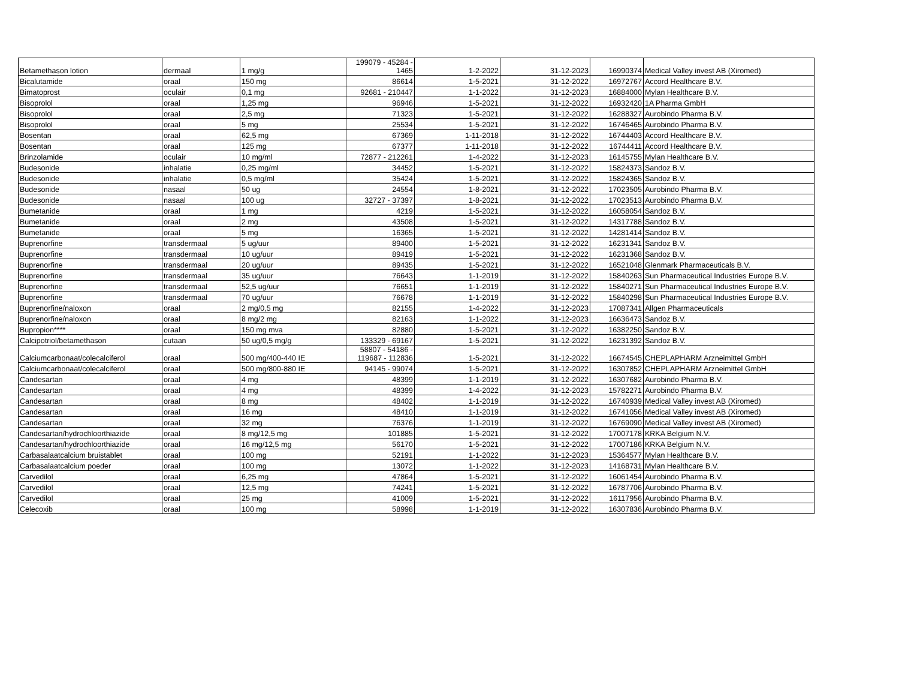| Betamethason lotion | dermaal | 1 mg/g | 199079 - 45284 - 1465 | 1-2-2022 | 31-12-2023 | 16990374 | Medical Valley invest AB (Xiromed) |
| Bicalutamide | oraal | 150 mg | 86614 | 1-5-2021 | 31-12-2022 | 16972767 | Accord Healthcare B.V. |
| Bimatoprost | oculair | 0,1 mg | 92681 - 210447 | 1-1-2022 | 31-12-2023 | 16884000 | Mylan Healthcare B.V. |
| Bisoprolol | oraal | 1,25 mg | 96946 | 1-5-2021 | 31-12-2022 | 16932420 | 1A Pharma GmbH |
| Bisoprolol | oraal | 2,5 mg | 71323 | 1-5-2021 | 31-12-2022 | 16288327 | Aurobindo Pharma B.V. |
| Bisoprolol | oraal | 5 mg | 25534 | 1-5-2021 | 31-12-2022 | 16746465 | Aurobindo Pharma B.V. |
| Bosentan | oraal | 62,5 mg | 67369 | 1-11-2018 | 31-12-2022 | 16744403 | Accord Healthcare B.V. |
| Bosentan | oraal | 125 mg | 67377 | 1-11-2018 | 31-12-2022 | 16744411 | Accord Healthcare B.V. |
| Brinzolamide | oculair | 10 mg/ml | 72877 - 212261 | 1-4-2022 | 31-12-2023 | 16145755 | Mylan Healthcare B.V. |
| Budesonide | inhalatie | 0,25 mg/ml | 34452 | 1-5-2021 | 31-12-2022 | 15824373 | Sandoz B.V. |
| Budesonide | inhalatie | 0,5 mg/ml | 35424 | 1-5-2021 | 31-12-2022 | 15824365 | Sandoz B.V. |
| Budesonide | nasaal | 50 ug | 24554 | 1-8-2021 | 31-12-2022 | 17023505 | Aurobindo Pharma B.V. |
| Budesonide | nasaal | 100 ug | 32727 - 37397 | 1-8-2021 | 31-12-2022 | 17023513 | Aurobindo Pharma B.V. |
| Bumetanide | oraal | 1 mg | 4219 | 1-5-2021 | 31-12-2022 | 16058054 | Sandoz B.V. |
| Bumetanide | oraal | 2 mg | 43508 | 1-5-2021 | 31-12-2022 | 14317788 | Sandoz B.V. |
| Bumetanide | oraal | 5 mg | 16365 | 1-5-2021 | 31-12-2022 | 14281414 | Sandoz B.V. |
| Buprenorfine | transdermaal | 5 ug/uur | 89400 | 1-5-2021 | 31-12-2022 | 16231341 | Sandoz B.V. |
| Buprenorfine | transdermaal | 10 ug/uur | 89419 | 1-5-2021 | 31-12-2022 | 16231368 | Sandoz B.V. |
| Buprenorfine | transdermaal | 20 ug/uur | 89435 | 1-5-2021 | 31-12-2022 | 16521048 | Glenmark Pharmaceuticals B.V. |
| Buprenorfine | transdermaal | 35 ug/uur | 76643 | 1-1-2019 | 31-12-2022 | 15840263 | Sun Pharmaceutical Industries Europe B.V. |
| Buprenorfine | transdermaal | 52,5 ug/uur | 76651 | 1-1-2019 | 31-12-2022 | 15840271 | Sun Pharmaceutical Industries Europe B.V. |
| Buprenorfine | transdermaal | 70 ug/uur | 76678 | 1-1-2019 | 31-12-2022 | 15840298 | Sun Pharmaceutical Industries Europe B.V. |
| Buprenorfine/naloxon | oraal | 2 mg/0,5 mg | 82155 | 1-4-2022 | 31-12-2023 | 17087341 | Allgen Pharmaceuticals |
| Buprenorfine/naloxon | oraal | 8 mg/2 mg | 82163 | 1-1-2022 | 31-12-2023 | 16636473 | Sandoz B.V. |
| Bupropion**** | oraal | 150 mg mva | 82880 | 1-5-2021 | 31-12-2022 | 16382250 | Sandoz B.V. |
| Calcipotriol/betamethason | cutaan | 50 ug/0,5 mg/g | 133329 - 69167 | 1-5-2021 | 31-12-2022 | 16231392 | Sandoz B.V. |
| Calciumcarbonaat/colecalciferol | oraal | 500 mg/400-440 IE | 58807 - 54186 - 119687 - 112836 | 1-5-2021 | 31-12-2022 | 16674545 | CHEPLAPHARM Arzneimittel GmbH |
| Calciumcarbonaat/colecalciferol | oraal | 500 mg/800-880 IE | 94145 - 99074 | 1-5-2021 | 31-12-2022 | 16307852 | CHEPLAPHARM Arzneimittel GmbH |
| Candesartan | oraal | 4 mg | 48399 | 1-1-2019 | 31-12-2022 | 16307682 | Aurobindo Pharma B.V. |
| Candesartan | oraal | 4 mg | 48399 | 1-4-2022 | 31-12-2023 | 15782271 | Aurobindo Pharma B.V. |
| Candesartan | oraal | 8 mg | 48402 | 1-1-2019 | 31-12-2022 | 16740939 | Medical Valley invest AB (Xiromed) |
| Candesartan | oraal | 16 mg | 48410 | 1-1-2019 | 31-12-2022 | 16741056 | Medical Valley invest AB (Xiromed) |
| Candesartan | oraal | 32 mg | 76376 | 1-1-2019 | 31-12-2022 | 16769090 | Medical Valley invest AB (Xiromed) |
| Candesartan/hydrochloorthiazide | oraal | 8 mg/12,5 mg | 101885 | 1-5-2021 | 31-12-2022 | 17007178 | KRKA Belgium N.V. |
| Candesartan/hydrochloorthiazide | oraal | 16 mg/12,5 mg | 56170 | 1-5-2021 | 31-12-2022 | 17007186 | KRKA Belgium N.V. |
| Carbasalaatcalcium bruistablet | oraal | 100 mg | 52191 | 1-1-2022 | 31-12-2023 | 15364577 | Mylan Healthcare B.V. |
| Carbasalaatcalcium poeder | oraal | 100 mg | 13072 | 1-1-2022 | 31-12-2023 | 14168731 | Mylan Healthcare B.V. |
| Carvedilol | oraal | 6,25 mg | 47864 | 1-5-2021 | 31-12-2022 | 16061454 | Aurobindo Pharma B.V. |
| Carvedilol | oraal | 12,5 mg | 74241 | 1-5-2021 | 31-12-2022 | 16787706 | Aurobindo Pharma B.V. |
| Carvedilol | oraal | 25 mg | 41009 | 1-5-2021 | 31-12-2022 | 16117956 | Aurobindo Pharma B.V. |
| Celecoxib | oraal | 100 mg | 58998 | 1-1-2019 | 31-12-2022 | 16307836 | Aurobindo Pharma B.V. |